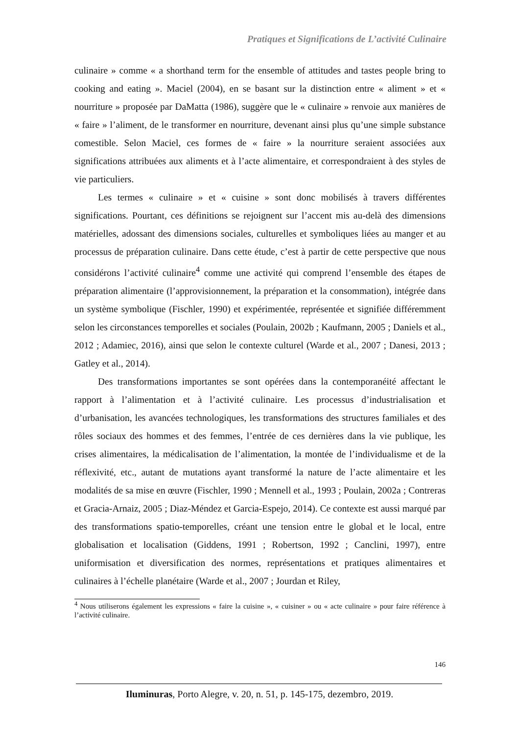Pratiques et Significations de L’activité Culinaire
culinaire » comme « a shorthand term for the ensemble of attitudes and tastes people bring to cooking and eating ». Maciel (2004), en se basant sur la distinction entre « aliment » et « nourriture » proposée par DaMatta (1986), suggère que le « culinaire » renvoie aux manières de « faire » l’aliment, de le transformer en nourriture, devenant ainsi plus qu’une simple substance comestible. Selon Maciel, ces formes de « faire » la nourriture seraient associées aux significations attribuées aux aliments et à l’acte alimentaire, et correspondraient à des styles de vie particuliers.
Les termes « culinaire » et « cuisine » sont donc mobilisés à travers différentes significations. Pourtant, ces définitions se rejoignent sur l’accent mis au-delà des dimensions matérielles, adossant des dimensions sociales, culturelles et symboliques liées au manger et au processus de préparation culinaire. Dans cette étude, c’est à partir de cette perspective que nous considérons l’activité culinaire<sup>4</sup> comme une activité qui comprend l’ensemble des étapes de préparation alimentaire (l’approvisionnement, la préparation et la consommation), intégrée dans un système symbolique (Fischler, 1990) et expérimentée, représentée et signifiée différemment selon les circonstances temporelles et sociales (Poulain, 2002b ; Kaufmann, 2005 ; Daniels et al., 2012 ; Adamiec, 2016), ainsi que selon le contexte culturel (Warde et al., 2007 ; Danesi, 2013 ; Gatley et al., 2014).
Des transformations importantes se sont opérées dans la contemporanéité affectant le rapport à l’alimentation et à l’activité culinaire. Les processus d’industrialisation et d’urbanisation, les avancées technologiques, les transformations des structures familiales et des rôles sociaux des hommes et des femmes, l’entrée de ces dernières dans la vie publique, les crises alimentaires, la médicalisation de l’alimentation, la montée de l’individualisme et de la réflexivité, etc., autant de mutations ayant transformé la nature de l’acte alimentaire et les modalités de sa mise en œuvre (Fischler, 1990 ; Mennell et al., 1993 ; Poulain, 2002a ; Contreras et Gracia-Arnaiz, 2005 ; Diaz-Méndez et Garcia-Espejo, 2014). Ce contexte est aussi marqué par des transformations spatio-temporelles, créant une tension entre le global et le local, entre globalisation et localisation (Giddens, 1991 ; Robertson, 1992 ; Canclini, 1997), entre uniformisation et diversification des normes, représentations et pratiques alimentaires et culinaires à l’échelle planétaire (Warde et al., 2007 ; Jourdan et Riley,
<sup>4</sup> Nous utiliserons également les expressions « faire la cuisine », « cuisiner » ou « acte culinaire » pour faire référence à l’activité culinaire.
146
Iluminuras, Porto Alegre, v. 20, n. 51, p. 145-175, dezembro, 2019.